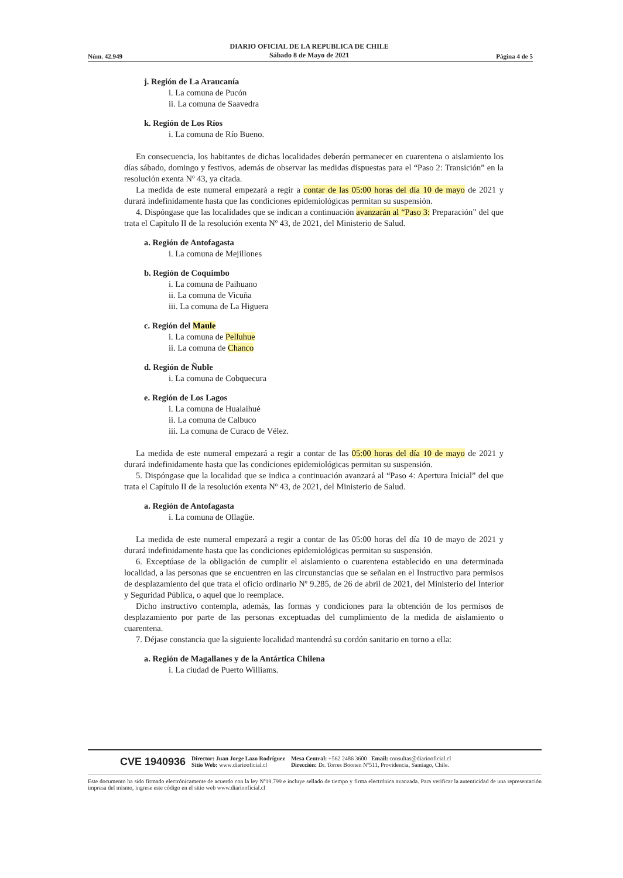Núm. 42.949 DIARIO OFICIAL DE LA REPUBLICA DE CHILE
Sábado 8 de Mayo de 2021 Página 4 de 5
j. Región de La Araucanía
i. La comuna de Pucón
ii. La comuna de Saavedra
k. Región de Los Ríos
i. La comuna de Río Bueno.
En consecuencia, los habitantes de dichas localidades deberán permanecer en cuarentena o aislamiento los días sábado, domingo y festivos, además de observar las medidas dispuestas para el “Paso 2: Transición” en la resolución exenta Nº 43, ya citada.
La medida de este numeral empezará a regir a contar de las 05:00 horas del día 10 de mayo de 2021 y durará indefinidamente hasta que las condiciones epidemiológicas permitan su suspensión.
4. Dispóngase que las localidades que se indican a continuación avanzarán al “Paso 3: Preparación” del que trata el Capítulo II de la resolución exenta Nº 43, de 2021, del Ministerio de Salud.
a. Región de Antofagasta
i. La comuna de Mejillones
b. Región de Coquimbo
i. La comuna de Paihuano
ii. La comuna de Vicuña
iii. La comuna de La Higuera
c. Región del Maule
i. La comuna de Pelluhue
ii. La comuna de Chanco
d. Región de Ñuble
i. La comuna de Cobquecura
e. Región de Los Lagos
i. La comuna de Hualaihué
ii. La comuna de Calbuco
iii. La comuna de Curaco de Vélez.
La medida de este numeral empezará a regir a contar de las 05:00 horas del día 10 de mayo de 2021 y durará indefinidamente hasta que las condiciones epidemiológicas permitan su suspensión.
5. Dispóngase que la localidad que se indica a continuación avanzará al “Paso 4: Apertura Inicial” del que trata el Capítulo II de la resolución exenta Nº 43, de 2021, del Ministerio de Salud.
a. Región de Antofagasta
i. La comuna de Ollagüe.
La medida de este numeral empezará a regir a contar de las 05:00 horas del día 10 de mayo de 2021 y durará indefinidamente hasta que las condiciones epidemiológicas permitan su suspensión.
6. Exceptúase de la obligación de cumplir el aislamiento o cuarentena establecido en una determinada localidad, a las personas que se encuentren en las circunstancias que se señalan en el Instructivo para permisos de desplazamiento del que trata el oficio ordinario Nº 9.285, de 26 de abril de 2021, del Ministerio del Interior y Seguridad Pública, o aquel que lo reemplace.
Dicho instructivo contempla, además, las formas y condiciones para la obtención de los permisos de desplazamiento por parte de las personas exceptuadas del cumplimiento de la medida de aislamiento o cuarentena.
7. Déjase constancia que la siguiente localidad mantendrá su cordón sanitario en torno a ella:
a. Región de Magallanes y de la Antártica Chilena
i. La ciudad de Puerto Williams.
CVE 1940936 Director: Juan Jorge Lazo Rodríguez
Sitio Web: www.diariooficial.cl Mesa Central: +562 2486 3600 Email: consultas@diariooficial.cl
Dirección: Dr. Torres Boonen Nº511, Providencia, Santiago, Chile.
Este documento ha sido firmado electrónicamente de acuerdo con la ley Nº19.799 e incluye sellado de tiempo y firma electrónica avanzada. Para verificar la autenticidad de una representación impresa del mismo, ingrese este código en el sitio web www.diariooficial.cl